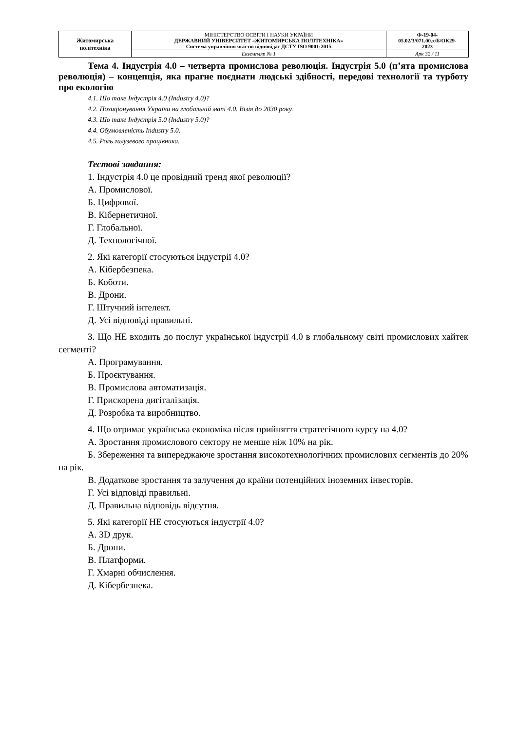| Житомирська політехніка | МІНІСТЕРСТВО ОСВІТИ І НАУКИ УКРАЇНИ ДЕРЖАВНИЙ УНІВЕРСИТЕТ «ЖИТОМИРСЬКА ПОЛІТЕХНІКА» Система управління якістю відповідає ДСТУ ISO 9001:2015 | Ф-19-04- 05.02/3/071.00.х/Б/ОК29- 2023 |
| | Екземпляр № 1 | Арк 32 / 11 |
Тема 4. Індустрія 4.0 – четверта промислова революція. Індустрія 5.0 (п’ята промислова революція) – концепція, яка прагне поєднати людські здібності, передові технології та турботу про екологію
4.1. Що таке Індустрія 4.0 (Industry 4.0)?
4.2. Позиціонування України на глобальній мапі 4.0. Візія до 2030 року.
4.3. Що таке Індустрія 5.0 (Industry 5.0)?
4.4. Обумовленість Industry 5.0.
4.5. Роль галузевого працівника.
Тестові завдання:
1. Індустрія 4.0 це провідний тренд якої революції?
А. Промислової.
Б. Цифрової.
В. Кібернетичної.
Г. Глобальної.
Д. Технологічної.
2. Які категорії стосуються індустрії 4.0?
А. Кібербезпека.
Б. Коботи.
В. Дрони.
Г. Штучний інтелект.
Д. Усі відповіді правильні.
3. Що НЕ входить до послуг української індустрії 4.0 в глобальному світі промислових хайтек сегменті?
А. Програмування.
Б. Проєктування.
В. Промислова автоматизація.
Г. Прискорена дигіталізація.
Д. Розробка та виробництво.
4. Що отримає українська економіка після прийняття стратегічного курсу на 4.0?
А. Зростання промислового сектору не менше ніж 10% на рік.
Б. Збереження та випереджаюче зростання високотехнологічних промислових сегментів до 20% на рік.
В. Додаткове зростання та залучення до країни потенційних іноземних інвесторів.
Г. Усі відповіді правильні.
Д. Правильна відповідь відсутня.
5. Які категорії НЕ стосуються індустрії 4.0?
А. 3D друк.
Б. Дрони.
В. Платформи.
Г. Хмарні обчислення.
Д. Кібербезпека.